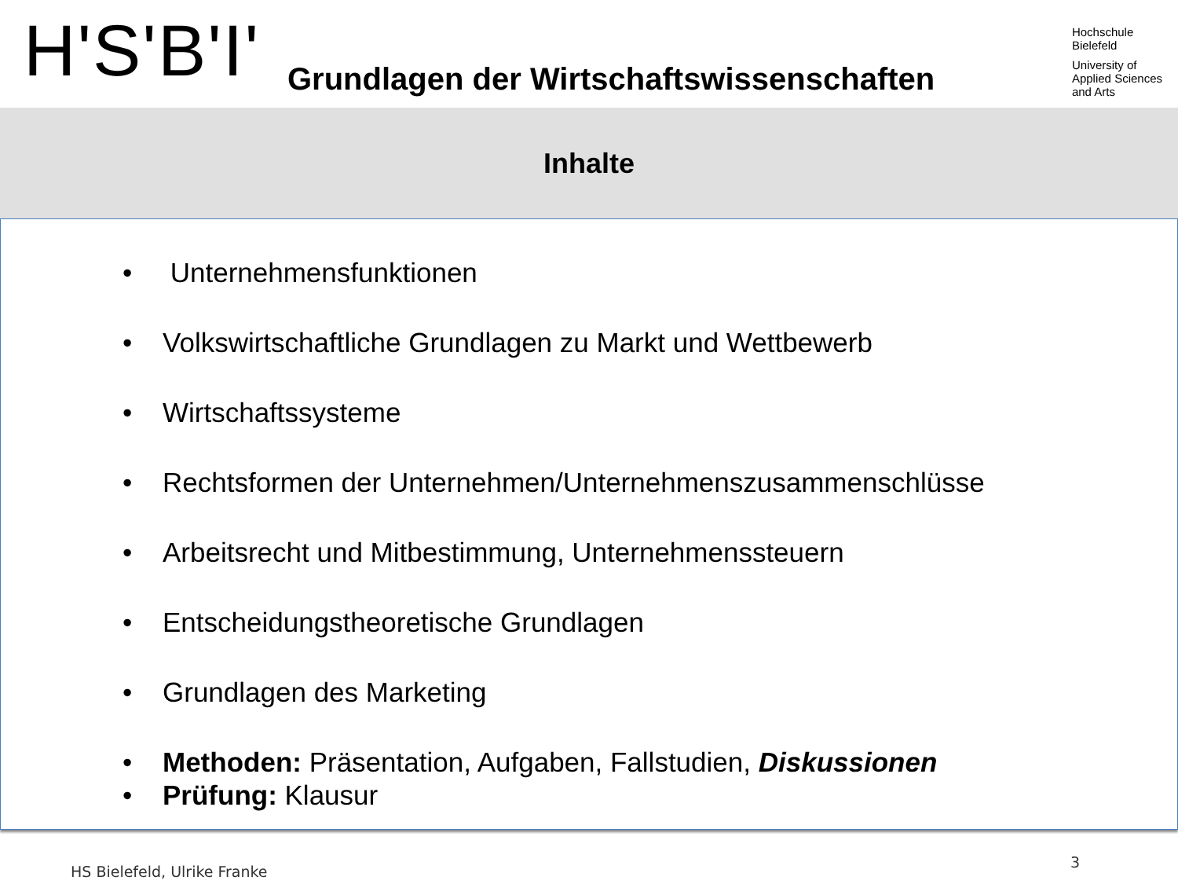H'S'B'I'
Grundlagen der Wirtschaftswissenschaften
Hochschule
Bielefeld
University of
Applied Sciences
and Arts
Inhalte
• Unternehmensfunktionen
• Volkswirtschaftliche Grundlagen zu Markt und Wettbewerb
• Wirtschaftssysteme
• Rechtsformen der Unternehmen/Unternehmenszusammenschlüsse
• Arbeitsrecht und Mitbestimmung, Unternehmenssteuern
• Entscheidungstheoretische Grundlagen
• Grundlagen des Marketing
• Methoden: Präsentation, Aufgaben, Fallstudien, Diskussionen
• Prüfung: Klausur
HS Bielefeld, Ulrike Franke 3